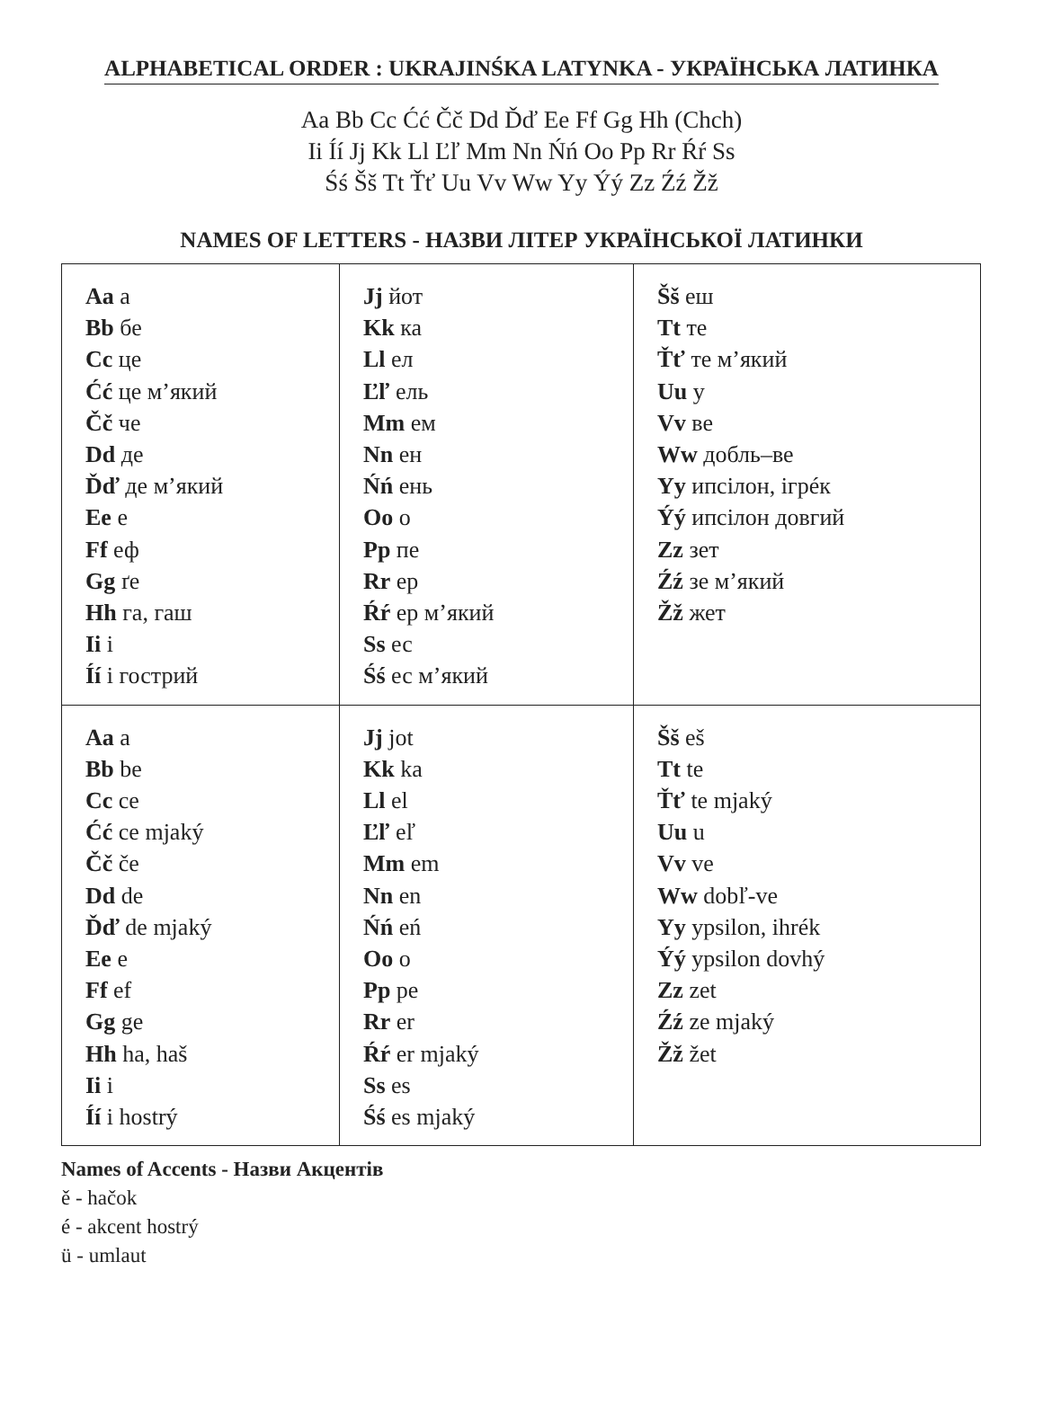ALPHABETICAL ORDER : UKRAJINŚKA LATYNKA - УКРАЇНСЬКА ЛАТИНКА
Aa Bb Cc Ćć Čč Dd Ďď Ee Ff Gg Hh (Chch)
Ii Íí Jj Kk Ll Ľľ Mm Nn Ńń Oo Pp Rr Ŕŕ Ss
Śś Šš Tt Ťť Uu Vv Ww Yy Ýý Zz Źź Žž
NAMES OF LETTERS - НАЗВИ ЛІТЕР УКРАЇНСЬКОЇ ЛАТИНКИ
| Aa а Bb бе Cc це Ćć це м’який Čč че Dd де Ďď де м’який Ee е Ff еф Gg ґе Hh га, гаш Ii і Íí і гострий | Jj йот Kk ка Ll ел Ľľ ель Mm ем Nn ен Ńń ень Oo о Pp пе Rr ер Ŕŕ ер м’який Ss ес Śś ес м’який | Šš еш Tt те Ťť те м’який Uu у Vv ве Ww добль–ве Yy ипсілон, ігрéк Ýý ипсілон довгий Zz зет Źź зе м’який Žž жет |
| Aa a Bb be Cc ce Ćć ce mjaký Čč če Dd de Ďď de mjaký Ee e Ff ef Gg ge Hh ha, haš Ii i Íí i hostrý | Jj jot Kk ka Ll el Ľľ eľ Mm em Nn en Ńń eń Oo o Pp pe Rr er Ŕŕ er mjaký Ss es Śś es mjaký | Šš eš Tt te Ťť te mjaký Uu u Vv ve Ww dobľ-ve Yy ypsilon, ihrék Ýý ypsilon dovhý Zz zet Źź ze mjaký Žž žet |
Names of Accents - Назви Акцентів
ě - hačok
é - akcent hostrý
ü - umlaut